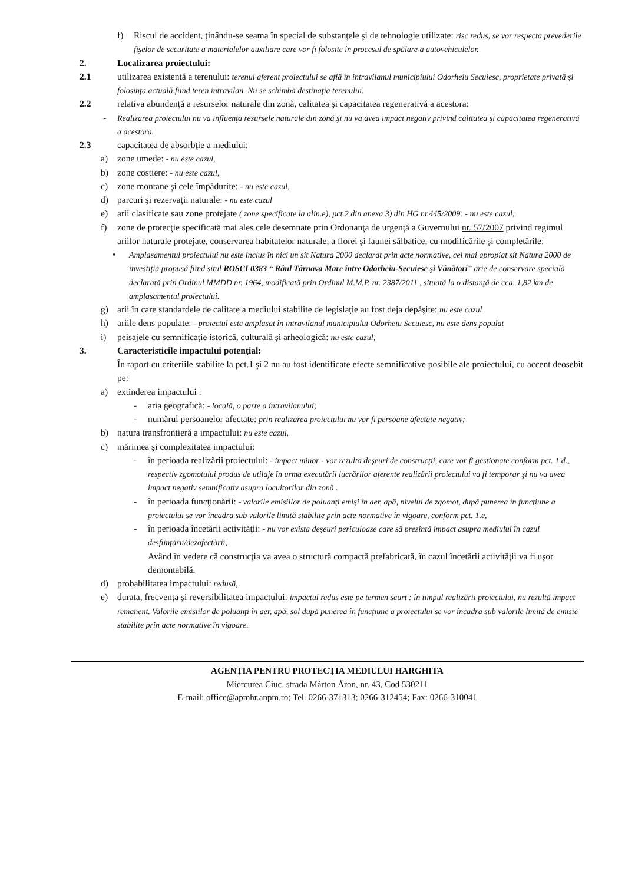f) Riscul de accident, ţinându-se seama în special de substanţele şi de tehnologie utilizate: risc redus, se vor respecta prevederile fişelor de securitate a materialelor auxiliare care vor fi folosite în procesul de spălare a autovehiculelor.
2. Localizarea proiectului:
2.1 utilizarea existentă a terenului: terenul aferent proiectului se află în intravilanul municipiului Odorheiu Secuiesc, proprietate privată şi folosinţa actuală fiind teren intravilan. Nu se schimbă destinaţia terenului.
2.2 relativa abundenţă a resurselor naturale din zonă, calitatea şi capacitatea regenerativă a acestora:
- Realizarea proiectului nu va influenţa resursele naturale din zonă şi nu va avea impact negativ privind calitatea şi capacitatea regenerativă a acestora.
2.3 capacitatea de absorbţie a mediului:
a) zone umede: - nu este cazul,
b) zone costiere: - nu este cazul,
c) zone montane şi cele împădurite: - nu este cazul,
d) parcuri şi rezervaţii naturale: - nu este cazul
e) arii clasificate sau zone protejate ( zone specificate la alin.e), pct.2 din anexa 3) din HG nr.445/2009: - nu este cazul;
f) zone de protecţie specificată mai ales cele desemnate prin Ordonanţa de urgenţă a Guvernului nr. 57/2007 privind regimul ariilor naturale protejate, conservarea habitatelor naturale, a florei şi faunei sălbatice, cu modificările şi completările:
• Amplasamentul proiectului nu este inclus în nici un sit Natura 2000 declarat prin acte normative, cel mai apropiat sit Natura 2000 de investiţia propusă fiind situl ROSCI 0383 “ Râul Târnava Mare între Odorheiu-Secuiesc şi Vânători” arie de conservare specială declarată prin Ordinul MMDD nr. 1964, modificată prin Ordinul M.M.P. nr. 2387/2011 , situată la o distanţă de cca. 1,82 km de amplasamentul proiectului.
g) arii în care standardele de calitate a mediului stabilite de legislaţie au fost deja depăşite: nu este cazul
h) ariile dens populate: - proiectul este amplasat în intravilanul municipiului Odorheiu Secuiesc, nu este dens populat
i) peisajele cu semnificaţie istorică, culturală şi arheologică: nu este cazul;
3. Caracteristicile impactului potenţial:
În raport cu criteriile stabilite la pct.1 şi 2 nu au fost identificate efecte semnificative posibile ale proiectului, cu accent deosebit pe:
a) extinderea impactului :
- aria geografică: - locală, o parte a intravilanului;
- numărul persoanelor afectate: prin realizarea proiectului nu vor fi persoane afectate negativ;
b) natura transfrontieră a impactului: nu este cazul,
c) mărimea şi complexitatea impactului:
- în perioada realizării proiectului: - impact minor - vor rezulta deşeuri de construcţii, care vor fi gestionate conform pct. 1.d., respectiv zgomotului produs de utilaje în urma executării lucrărilor aferente realizării proiectului va fi temporar şi nu va avea impact negativ semnificativ asupra locuitorilor din zonă .
- în perioada funcţionării: - valorile emisiilor de poluanţi emişi în aer, apă, nivelul de zgomot, după punerea în funcţiune a proiectului se vor încadra sub valorile limită stabilite prin acte normative în vigoare, conform pct. 1.e,
- în perioada încetării activităţii: - nu vor exista deşeuri periculoase care să prezintă impact asupra mediului în cazul desfiinţării/dezafectării;
Având în vedere că construcţia va avea o structură compactă prefabricată, în cazul încetării activităţii va fi uşor demontabilă.
d) probabilitatea impactului: redusă,
e) durata, frecvenţa şi reversibilitatea impactului: impactul redus este pe termen scurt : în timpul realizării proiectului, nu rezultă impact remanent. Valorile emisiilor de poluanţi în aer, apă, sol după punerea în funcţiune a proiectului se vor încadra sub valorile limită de emisie stabilite prin acte normative în vigoare.
AGENŢIA PENTRU PROTECŢIA MEDIULUI HARGHITA
Miercurea Ciuc, strada Márton Áron, nr. 43, Cod 530211
E-mail: office@apmhr.anpm.ro; Tel. 0266-371313; 0266-312454; Fax: 0266-310041